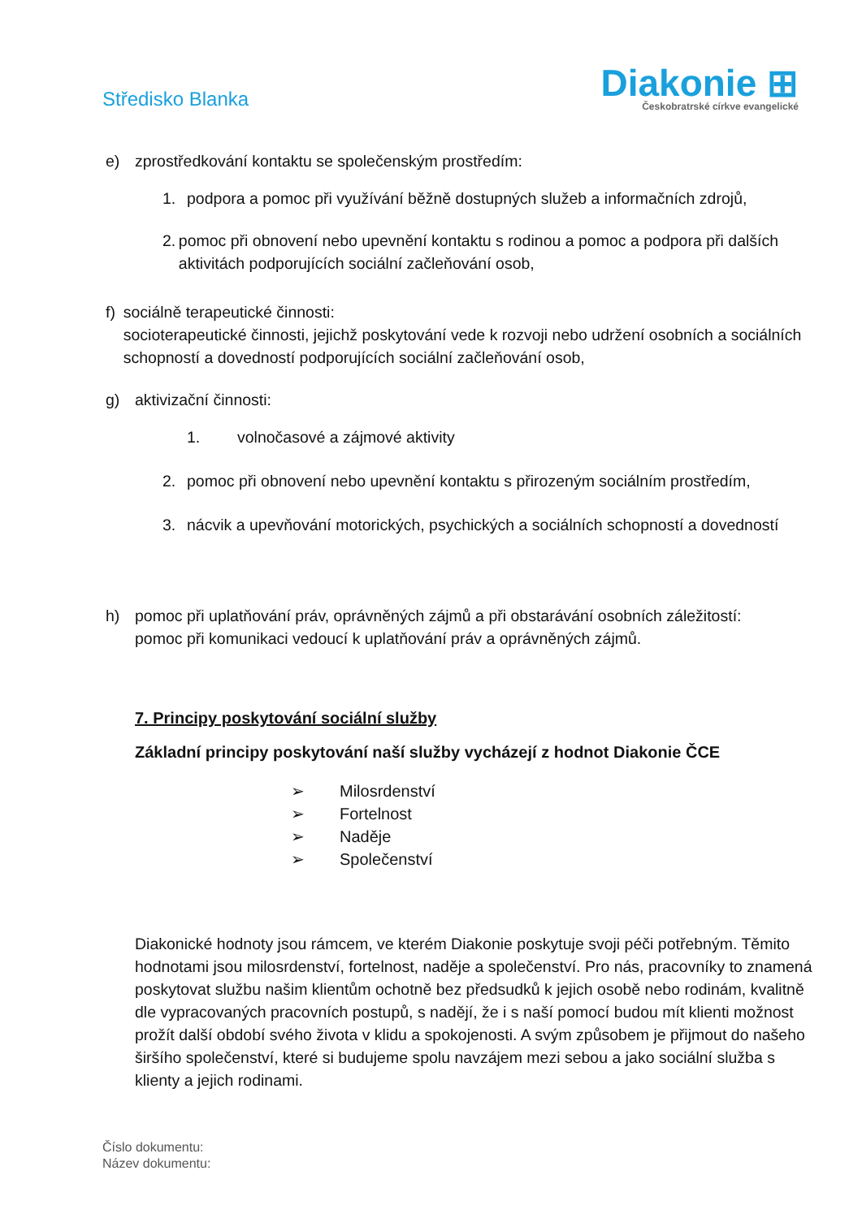Středisko Blanka
Diakonie ⊞
Českobratrské církve evangelické
e) zprostředkování kontaktu se společenským prostředím:
1. podpora a pomoc při využívání běžně dostupných služeb a informačních zdrojů,
2. pomoc při obnovení nebo upevnění kontaktu s rodinou a pomoc a podpora při dalších aktivitách podporujících sociální začleňování osob,
f) sociálně terapeutické činnosti:
socioterapeutické činnosti, jejichž poskytování vede k rozvoji nebo udržení osobních a sociálních schopností a dovedností podporujících sociální začleňování osob,
g) aktivizační činnosti:
1. volnočasové a zájmové aktivity
2. pomoc při obnovení nebo upevnění kontaktu s přirozeným sociálním prostředím,
3. nácvik a upevňování motorických, psychických a sociálních schopností a dovedností
h) pomoc při uplatňování práv, oprávněných zájmů a při obstarávání osobních záležitostí:
pomoc při komunikaci vedoucí k uplatňování práv a oprávněných zájmů.
7. Principy poskytování sociální služby
Základní principy poskytování naší služby vycházejí z hodnot Diakonie ČCE
➢ Milosrdenství
➢ Fortelnost
➢ Naděje
➢ Společenství
Diakonické hodnoty jsou rámcem, ve kterém Diakonie poskytuje svoji péči potřebným. Těmito hodnotami jsou milosrdenství, fortelnost, naděje a společenství. Pro nás, pracovníky to znamená poskytovat službu našim klientům ochotně bez předsudků k jejich osobě nebo rodinám, kvalitně dle vypracovaných pracovních postupů, s nadějí, že i s naší pomocí budou mít klienti možnost prožít další období svého života v klidu a spokojenosti. A svým způsobem je přijmout do našeho širšího společenství, které si budujeme spolu navzájem mezi sebou a jako sociální služba s klienty a jejich rodinami.
Číslo dokumentu:
Název dokumentu: